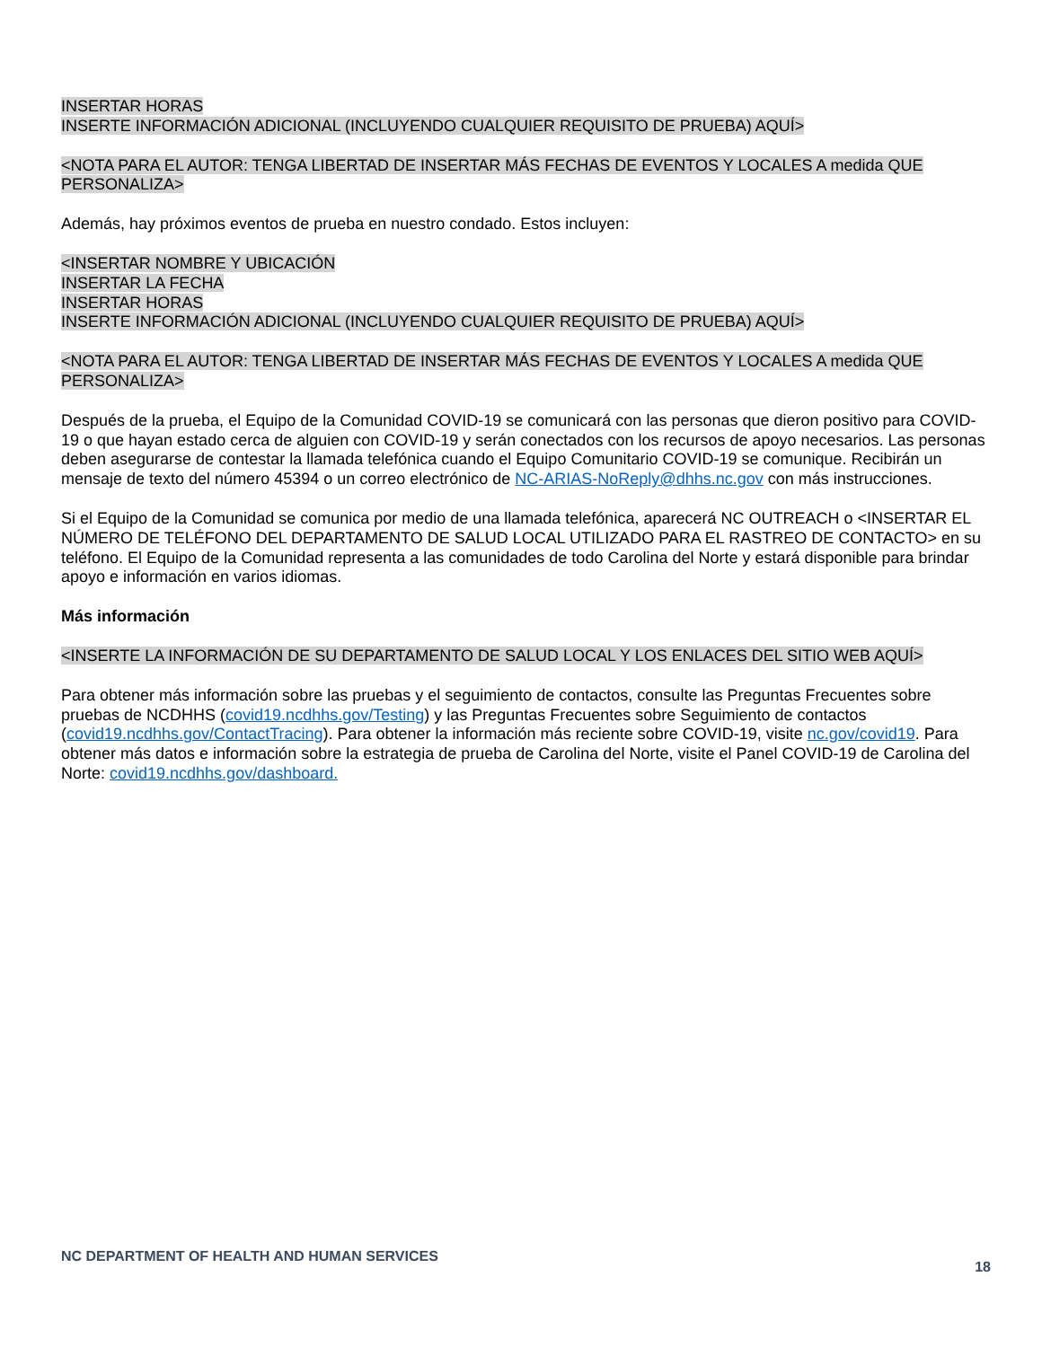INSERTAR HORAS
INSERTE INFORMACIÓN ADICIONAL (INCLUYENDO CUALQUIER REQUISITO DE PRUEBA) AQUÍ>
<NOTA PARA EL AUTOR: TENGA LIBERTAD DE INSERTAR MÁS FECHAS DE EVENTOS Y LOCALES A medida QUE PERSONALIZA>
Además, hay próximos eventos de prueba en nuestro condado. Estos incluyen:
<INSERTAR NOMBRE Y UBICACIÓN
INSERTAR LA FECHA
INSERTAR HORAS
INSERTE INFORMACIÓN ADICIONAL (INCLUYENDO CUALQUIER REQUISITO DE PRUEBA) AQUÍ>
<NOTA PARA EL AUTOR: TENGA LIBERTAD DE INSERTAR MÁS FECHAS DE EVENTOS Y LOCALES A medida QUE PERSONALIZA>
Después de la prueba, el Equipo de la Comunidad COVID-19 se comunicará con las personas que dieron positivo para COVID-19 o que hayan estado cerca de alguien con COVID-19 y serán conectados con los recursos de apoyo necesarios. Las personas deben asegurarse de contestar la llamada telefónica cuando el Equipo Comunitario COVID-19 se comunique. Recibirán un mensaje de texto del número 45394 o un correo electrónico de NC-ARIAS-NoReply@dhhs.nc.gov con más instrucciones.
Si el Equipo de la Comunidad se comunica por medio de una llamada telefónica, aparecerá NC OUTREACH o <INSERTAR EL NÚMERO DE TELÉFONO DEL DEPARTAMENTO DE SALUD LOCAL UTILIZADO PARA EL RASTREO DE CONTACTO> en su teléfono. El Equipo de la Comunidad representa a las comunidades de todo Carolina del Norte y estará disponible para brindar apoyo e información en varios idiomas.
Más información
<INSERTE LA INFORMACIÓN DE SU DEPARTAMENTO DE SALUD LOCAL Y LOS ENLACES DEL SITIO WEB AQUÍ>
Para obtener más información sobre las pruebas y el seguimiento de contactos, consulte las Preguntas Frecuentes sobre pruebas de NCDHHS (covid19.ncdhhs.gov/Testing) y las Preguntas Frecuentes sobre Seguimiento de contactos (covid19.ncdhhs.gov/ContactTracing). Para obtener la información más reciente sobre COVID-19, visite nc.gov/covid19. Para obtener más datos e información sobre la estrategia de prueba de Carolina del Norte, visite el Panel COVID-19 de Carolina del Norte: covid19.ncdhhs.gov/dashboard.
NC DEPARTMENT OF HEALTH AND HUMAN SERVICES 18